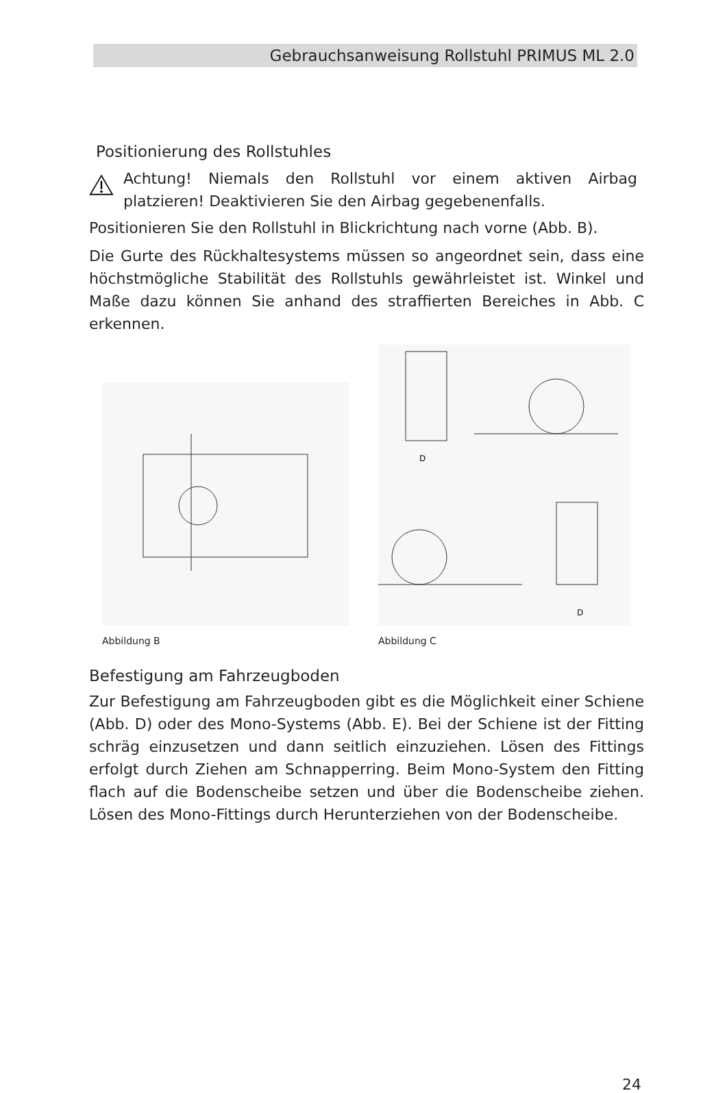Gebrauchsanweisung Rollstuhl PRIMUS ML 2.0
Positionierung des Rollstuhles
Achtung! Niemals den Rollstuhl vor einem aktiven Airbag platzieren! Deaktivieren Sie den Airbag gegebenenfalls.
Positionieren Sie den Rollstuhl in Blickrichtung nach vorne (Abb. B).
Die Gurte des Rückhaltesystems müssen so angeordnet sein, dass eine höchstmögliche Stabilität des Rollstuhls gewährleistet ist. Winkel und Maße dazu können Sie anhand des straffierten Bereiches in Abb. C erkennen.
Abbildung B
D
D
Abbildung C
Befestigung am Fahrzeugboden
Zur Befestigung am Fahrzeugboden gibt es die Möglichkeit einer Schiene (Abb. D) oder des Mono-Systems (Abb. E). Bei der Schiene ist der Fitting schräg einzusetzen und dann seitlich einzuziehen. Lösen des Fittings erfolgt durch Ziehen am Schnapperring. Beim Mono-System den Fitting flach auf die Bodenscheibe setzen und über die Bodenscheibe ziehen. Lösen des Mono-Fittings durch Herunterziehen von der Bodenscheibe.
24